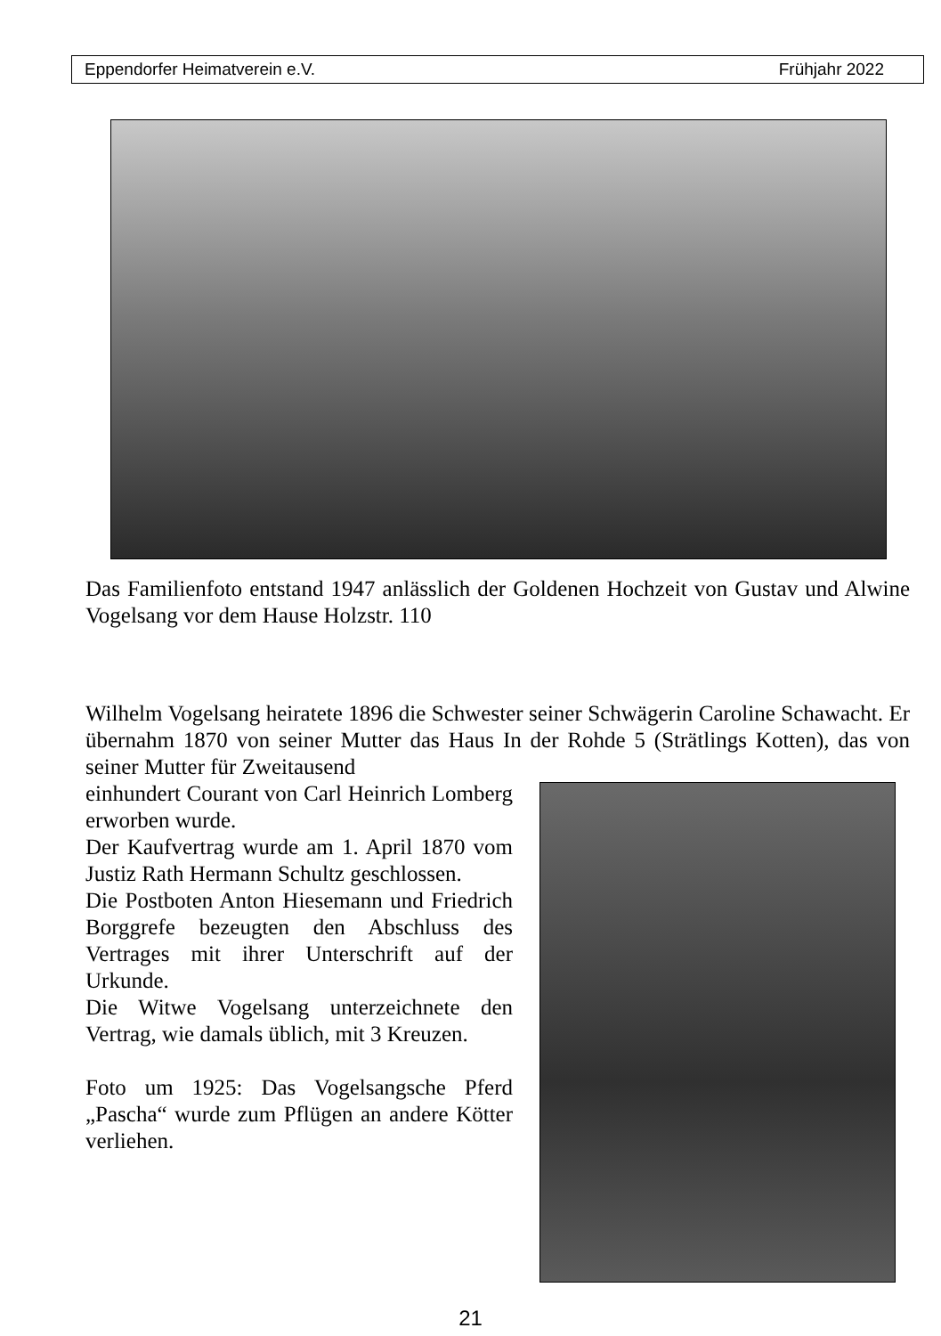Eppendorfer Heimatverein e.V. Frühjahr 2022
Das Familienfoto entstand 1947 anlässlich der Goldenen Hochzeit von Gustav und Alwine Vogelsang vor dem Hause Holzstr. 110
Wilhelm Vogelsang heiratete 1896 die Schwester seiner Schwägerin Caroline Schawacht. Er übernahm 1870 von seiner Mutter das Haus In der Rohde 5 (Strätlings Kotten), das von seiner Mutter für Zweitausend
einhundert Courant von Carl Heinrich Lomberg erworben wurde.
Der Kaufvertrag wurde am 1. April 1870 vom Justiz Rath Hermann Schultz geschlossen.
Die Postboten Anton Hiesemann und Friedrich Borggrefe bezeugten den Abschluss des Vertrages mit ihrer Unterschrift auf der Urkunde.
Die Witwe Vogelsang unter­zeichnete den Vertrag, wie damals üblich, mit 3 Kreuzen.
Foto um 1925: Das Vogelsangsche Pferd „Pascha“ wurde zum Pflügen an andere Kötter verliehen.
21